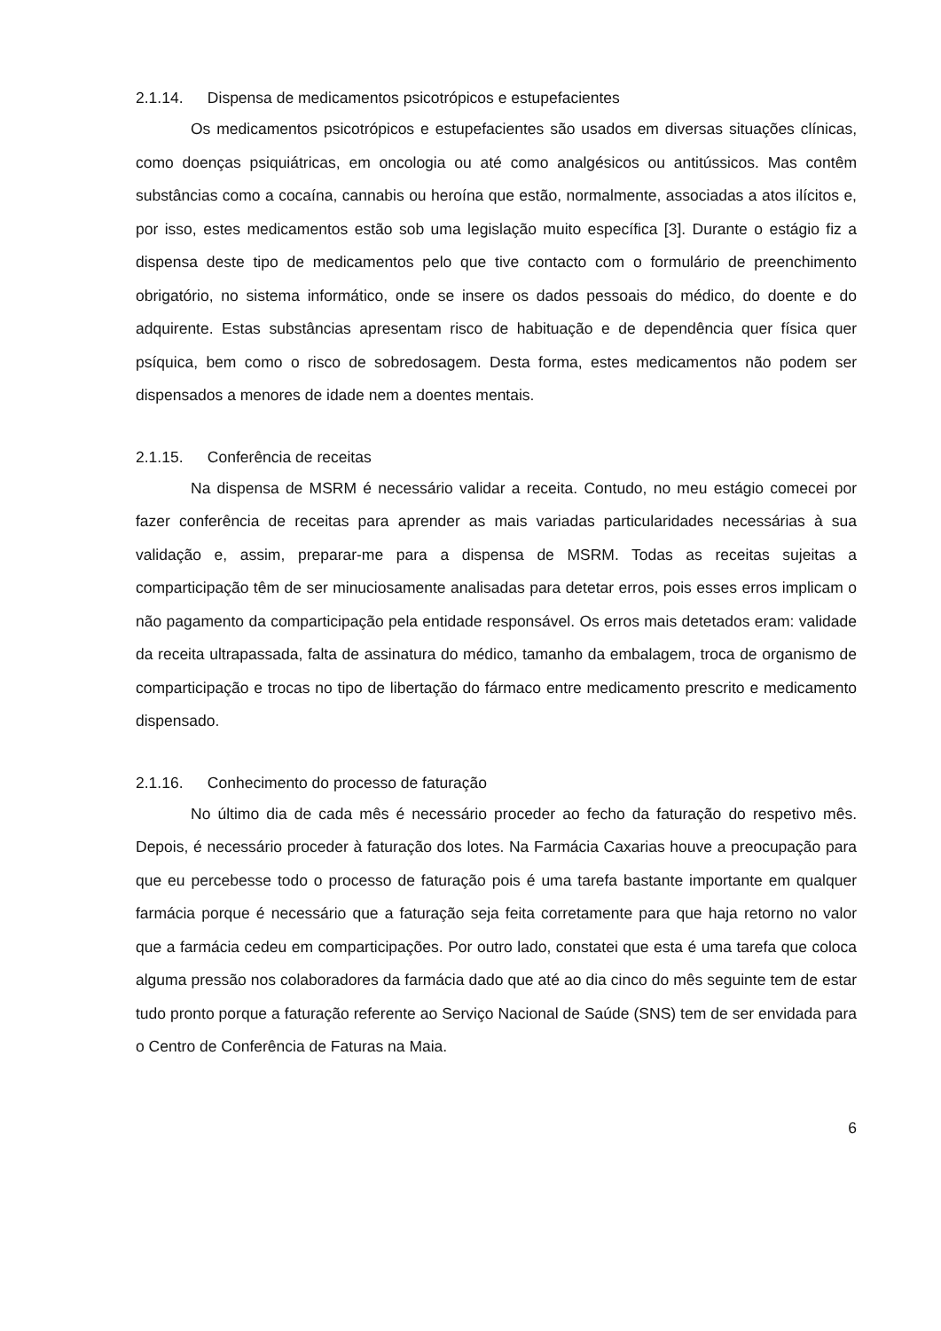2.1.14. Dispensa de medicamentos psicotrópicos e estupefacientes
Os medicamentos psicotrópicos e estupefacientes são usados em diversas situações clínicas, como doenças psiquiátricas, em oncologia ou até como analgésicos ou antitússicos. Mas contêm substâncias como a cocaína, cannabis ou heroína que estão, normalmente, associadas a atos ilícitos e, por isso, estes medicamentos estão sob uma legislação muito específica [3]. Durante o estágio fiz a dispensa deste tipo de medicamentos pelo que tive contacto com o formulário de preenchimento obrigatório, no sistema informático, onde se insere os dados pessoais do médico, do doente e do adquirente. Estas substâncias apresentam risco de habituação e de dependência quer física quer psíquica, bem como o risco de sobredosagem. Desta forma, estes medicamentos não podem ser dispensados a menores de idade nem a doentes mentais.
2.1.15. Conferência de receitas
Na dispensa de MSRM é necessário validar a receita. Contudo, no meu estágio comecei por fazer conferência de receitas para aprender as mais variadas particularidades necessárias à sua validação e, assim, preparar-me para a dispensa de MSRM. Todas as receitas sujeitas a comparticipação têm de ser minuciosamente analisadas para detetar erros, pois esses erros implicam o não pagamento da comparticipação pela entidade responsável. Os erros mais detetados eram: validade da receita ultrapassada, falta de assinatura do médico, tamanho da embalagem, troca de organismo de comparticipação e trocas no tipo de libertação do fármaco entre medicamento prescrito e medicamento dispensado.
2.1.16. Conhecimento do processo de faturação
No último dia de cada mês é necessário proceder ao fecho da faturação do respetivo mês. Depois, é necessário proceder à faturação dos lotes. Na Farmácia Caxarias houve a preocupação para que eu percebesse todo o processo de faturação pois é uma tarefa bastante importante em qualquer farmácia porque é necessário que a faturação seja feita corretamente para que haja retorno no valor que a farmácia cedeu em comparticipações. Por outro lado, constatei que esta é uma tarefa que coloca alguma pressão nos colaboradores da farmácia dado que até ao dia cinco do mês seguinte tem de estar tudo pronto porque a faturação referente ao Serviço Nacional de Saúde (SNS) tem de ser envidada para o Centro de Conferência de Faturas na Maia.
6